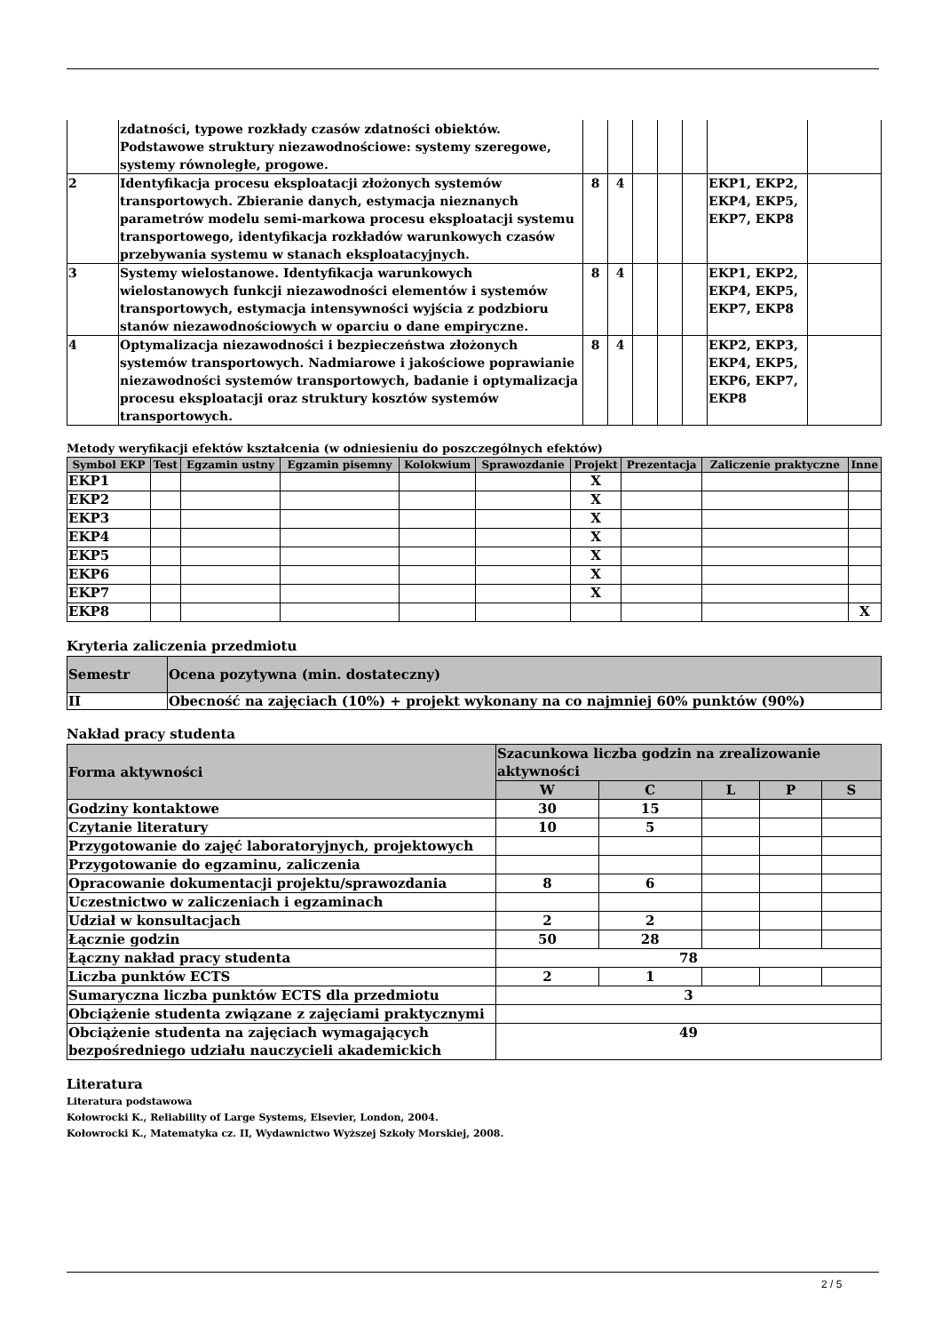| | zdatności, typowe rozkłady czasów zdatności obiektów. Podstawowe struktury niezawodnościowe: systemy szeregowe, systemy równoległe, progowe. | | | | | | | |
| 2 | Identyfikacja procesu eksploatacji złożonych systemów transportowych. Zbieranie danych, estymacja nieznanych parametrów modelu semi-markowa procesu eksploatacji systemu transportowego, identyfikacja rozkładów warunkowych czasów przebywania systemu w stanach eksploatacyjnych. | 8 | 4 | | | | EKP1, EKP2, EKP4, EKP5, EKP7, EKP8 | |
| 3 | Systemy wielostanowe. Identyfikacja warunkowych wielostanowych funkcji niezawodności elementów i systemów transportowych, estymacja intensywności wyjścia z podzbioru stanów niezawodnościowych w oparciu o dane empiryczne. | 8 | 4 | | | | EKP1, EKP2, EKP4, EKP5, EKP7, EKP8 | |
| 4 | Optymalizacja niezawodności i bezpieczeństwa złożonych systemów transportowych. Nadmiarowe i jakościowe poprawianie niezawodności systemów transportowych, badanie i optymalizacja procesu eksploatacji oraz struktury kosztów systemów transportowych. | 8 | 4 | | | | EKP2, EKP3, EKP4, EKP5, EKP6, EKP7, EKP8 | |
Metody weryfikacji efektów kształcenia (w odniesieniu do poszczególnych efektów)
| Symbol EKP | Test | Egzamin ustny | Egzamin pisemny | Kolokwium | Sprawozdanie | Projekt | Prezentacja | Zaliczenie praktyczne | Inne |
| --- | --- | --- | --- | --- | --- | --- | --- | --- | --- |
| EKP1 | | | | | | X | | | |
| EKP2 | | | | | | X | | | |
| EKP3 | | | | | | X | | | |
| EKP4 | | | | | | X | | | |
| EKP5 | | | | | | X | | | |
| EKP6 | | | | | | X | | | |
| EKP7 | | | | | | X | | | |
| EKP8 | | | | | | | | | X |
Kryteria zaliczenia przedmiotu
| Semestr | Ocena pozytywna (min. dostateczny) |
| --- | --- |
| II | Obecność na zajęciach (10%) + projekt wykonany na co najmniej 60% punktów (90%) |
Nakład pracy studenta
| Forma aktywności | Szacunkowa liczba godzin na zrealizowanie aktywności | | | | |
| --- | --- | --- | --- | --- | --- |
| | W | C | L | P | S |
| Godziny kontaktowe | 30 | 15 | | | |
| Czytanie literatury | 10 | 5 | | | |
| Przygotowanie do zajęć laboratoryjnych, projektowych | | | | | |
| Przygotowanie do egzaminu, zaliczenia | | | | | |
| Opracowanie dokumentacji projektu/sprawozdania | 8 | 6 | | | |
| Uczestnictwo w zaliczeniach i egzaminach | | | | | |
| Udział w konsultacjach | 2 | 2 | | | |
| Łącznie godzin | 50 | 28 | | | |
| Łączny nakład pracy studenta | 78 | | | | |
| Liczba punktów ECTS | 2 | 1 | | | |
| Sumaryczna liczba punktów ECTS dla przedmiotu | 3 | | | | |
| Obciążenie studenta związane z zajęciami praktycznymi | | | | | |
| Obciążenie studenta na zajęciach wymagających bezpośredniego udziału nauczycieli akademickich | 49 | | | | |
Literatura
Literatura podstawowa
Kołowrocki K., Reliability of Large Systems, Elsevier, London, 2004.
Kołowrocki K., Matematyka cz. II, Wydawnictwo Wyższej Szkoły Morskiej, 2008.
2 / 5